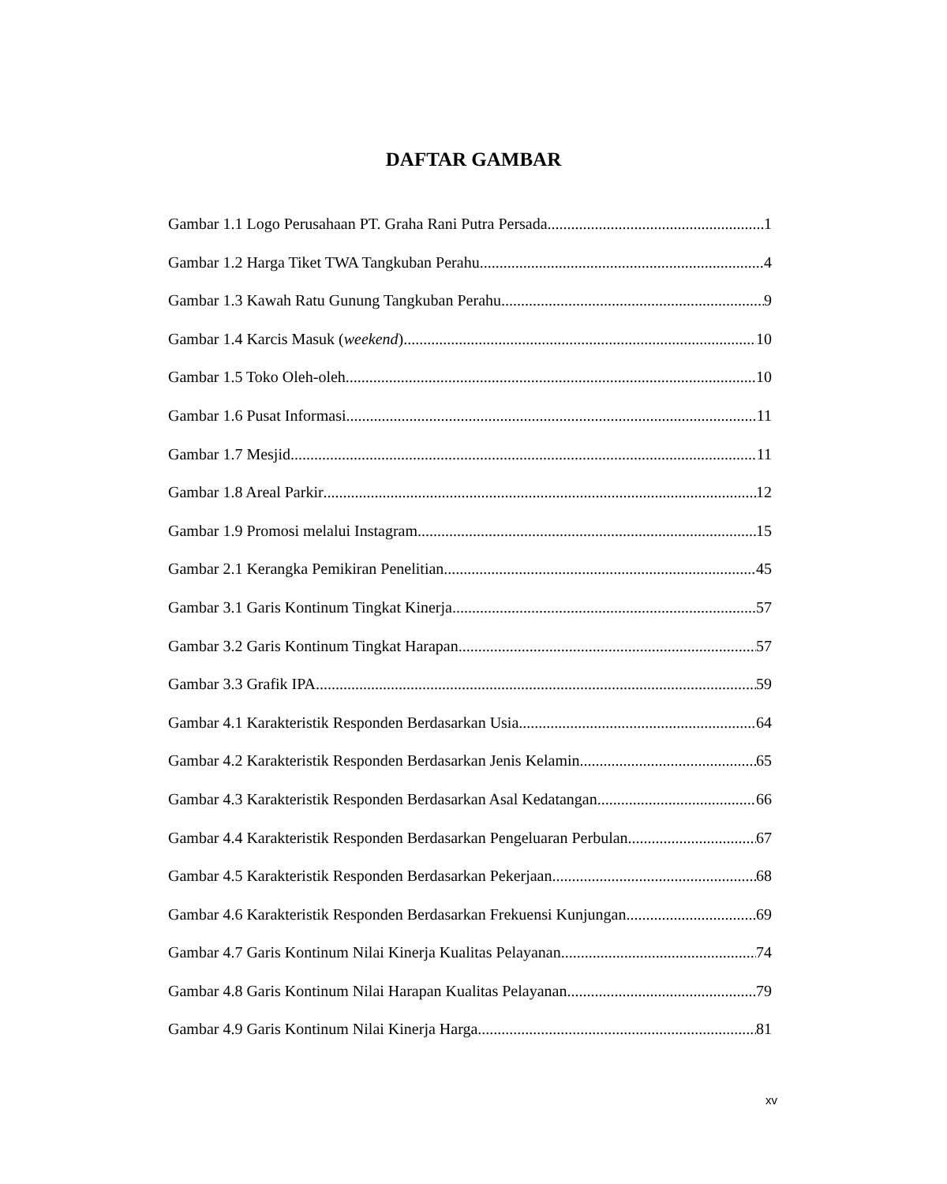DAFTAR GAMBAR
Gambar 1.1 Logo Perusahaan PT. Graha Rani Putra Persada 1
Gambar 1.2 Harga Tiket TWA Tangkuban Perahu 4
Gambar 1.3 Kawah Ratu Gunung Tangkuban Perahu 9
Gambar 1.4 Karcis Masuk (weekend) 10
Gambar 1.5 Toko Oleh-oleh 10
Gambar 1.6 Pusat Informasi 11
Gambar 1.7 Mesjid 11
Gambar 1.8 Areal Parkir 12
Gambar 1.9 Promosi melalui Instagram 15
Gambar 2.1 Kerangka Pemikiran Penelitian 45
Gambar 3.1 Garis Kontinum Tingkat Kinerja 57
Gambar 3.2 Garis Kontinum Tingkat Harapan 57
Gambar 3.3 Grafik IPA 59
Gambar 4.1 Karakteristik Responden Berdasarkan Usia 64
Gambar 4.2 Karakteristik Responden Berdasarkan Jenis Kelamin 65
Gambar 4.3 Karakteristik Responden Berdasarkan Asal Kedatangan 66
Gambar 4.4 Karakteristik Responden Berdasarkan Pengeluaran Perbulan 67
Gambar 4.5 Karakteristik Responden Berdasarkan Pekerjaan 68
Gambar 4.6 Karakteristik Responden Berdasarkan Frekuensi Kunjungan 69
Gambar 4.7 Garis Kontinum Nilai Kinerja Kualitas Pelayanan 74
Gambar 4.8 Garis Kontinum Nilai Harapan Kualitas Pelayanan 79
Gambar 4.9 Garis Kontinum Nilai Kinerja Harga 81
xv